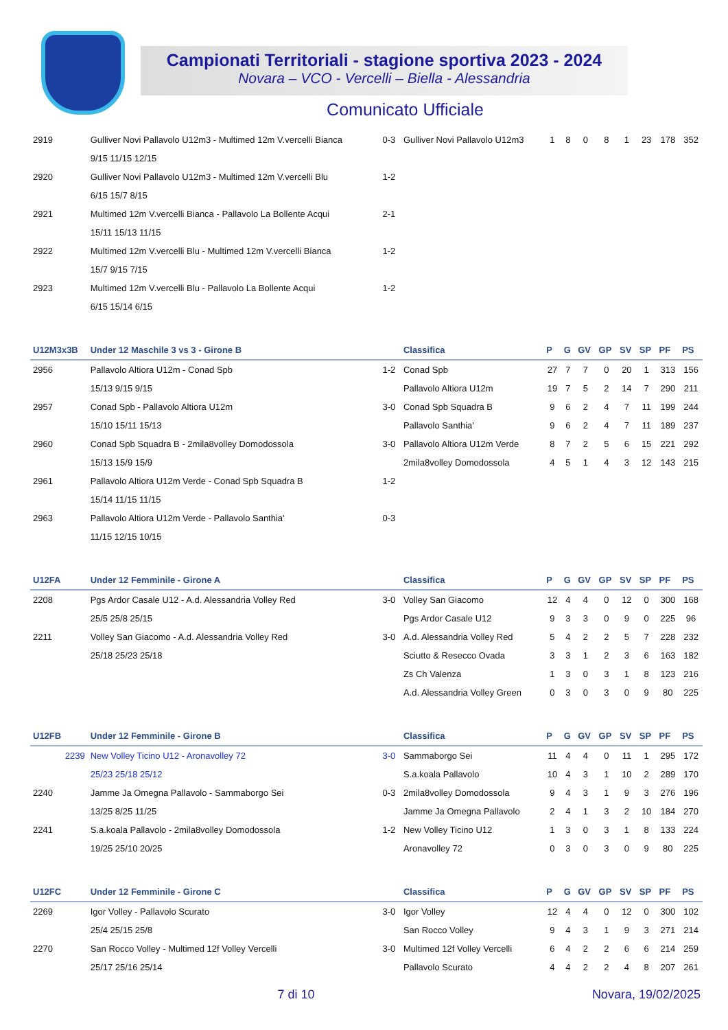Campionati Territoriali - stagione sportiva 2023 - 2024
Novara – VCO - Vercelli – Biella - Alessandria
Comunicato Ufficiale
| 2919 | Gulliver Novi Pallavolo U12m3 - Multimed 12m V.vercelli Bianca | 0-3 | Gulliver Novi Pallavolo U12m3 | 1 | 8 | 0 | 8 | 1 | 23 | 178 | 352 |
| | 9/15 11/15 12/15 | | | | | | | | | | |
| 2920 | Gulliver Novi Pallavolo U12m3 - Multimed 12m V.vercelli Blu | 1-2 | | | | | | | | | |
| | 6/15 15/7 8/15 | | | | | | | | | | |
| 2921 | Multimed 12m V.vercelli Bianca - Pallavolo La Bollente Acqui | 2-1 | | | | | | | | | |
| | 15/11 15/13 11/15 | | | | | | | | | | |
| 2922 | Multimed 12m V.vercelli Blu - Multimed 12m V.vercelli Bianca | 1-2 | | | | | | | | | |
| | 15/7 9/15 7/15 | | | | | | | | | | |
| 2923 | Multimed 12m V.vercelli Blu - Pallavolo La Bollente Acqui | 1-2 | | | | | | | | | |
| | 6/15 15/14 6/15 | | | | | | | | | | |
| U12M3x3B | Under 12 Maschile 3 vs 3 - Girone B | | Classifica | P | G | GV | GP | SV | SP | PF | PS |
| 2956 | Pallavolo Altiora U12m - Conad Spb | 1-2 | Conad Spb | 27 | 7 | 7 | 0 | 20 | 1 | 313 | 156 |
| | 15/13 9/15 9/15 | | Pallavolo Altiora U12m | 19 | 7 | 5 | 2 | 14 | 7 | 290 | 211 |
| 2957 | Conad Spb - Pallavolo Altiora U12m | 3-0 | Conad Spb Squadra B | 9 | 6 | 2 | 4 | 7 | 11 | 199 | 244 |
| | 15/10 15/11 15/13 | | Pallavolo Santhia' | 9 | 6 | 2 | 4 | 7 | 11 | 189 | 237 |
| 2960 | Conad Spb Squadra B - 2mila8volley Domodossola | 3-0 | Pallavolo Altiora U12m Verde | 8 | 7 | 2 | 5 | 6 | 15 | 221 | 292 |
| | 15/13 15/9 15/9 | | 2mila8volley Domodossola | 4 | 5 | 1 | 4 | 3 | 12 | 143 | 215 |
| 2961 | Pallavolo Altiora U12m Verde - Conad Spb Squadra B | 1-2 | | | | | | | | | |
| | 15/14 11/15 11/15 | | | | | | | | | | |
| 2963 | Pallavolo Altiora U12m Verde - Pallavolo Santhia' | 0-3 | | | | | | | | | |
| | 11/15 12/15 10/15 | | | | | | | | | | |
| U12FA | Under 12 Femminile - Girone A | | Classifica | P | G | GV | GP | SV | SP | PF | PS |
| 2208 | Pgs Ardor Casale U12 - A.d. Alessandria Volley Red | 3-0 | Volley San Giacomo | 12 | 4 | 4 | 0 | 12 | 0 | 300 | 168 |
| | 25/5 25/8 25/15 | | Pgs Ardor Casale U12 | 9 | 3 | 3 | 0 | 9 | 0 | 225 | 96 |
| 2211 | Volley San Giacomo - A.d. Alessandria Volley Red | 3-0 | A.d. Alessandria Volley Red | 5 | 4 | 2 | 2 | 5 | 7 | 228 | 232 |
| | 25/18 25/23 25/18 | | Sciutto & Resecco Ovada | 3 | 3 | 1 | 2 | 3 | 6 | 163 | 182 |
| | | | Zs Ch Valenza | 1 | 3 | 0 | 3 | 1 | 8 | 123 | 216 |
| | | | A.d. Alessandria Volley Green | 0 | 3 | 0 | 3 | 0 | 9 | 80 | 225 |
| U12FB | Under 12 Femminile - Girone B | | Classifica | P | G | GV | GP | SV | SP | PF | PS |
| 2239 | New Volley Ticino U12 - Aronavolley 72 | 3-0 | Sammaborgo Sei | 11 | 4 | 4 | 0 | 11 | 1 | 295 | 172 |
| | 25/23 25/18 25/12 | | S.a.koala Pallavolo | 10 | 4 | 3 | 1 | 10 | 2 | 289 | 170 |
| 2240 | Jamme Ja Omegna Pallavolo - Sammaborgo Sei | 0-3 | 2mila8volley Domodossola | 9 | 4 | 3 | 1 | 9 | 3 | 276 | 196 |
| | 13/25 8/25 11/25 | | Jamme Ja Omegna Pallavolo | 2 | 4 | 1 | 3 | 2 | 10 | 184 | 270 |
| 2241 | S.a.koala Pallavolo - 2mila8volley Domodossola | 1-2 | New Volley Ticino U12 | 1 | 3 | 0 | 3 | 1 | 8 | 133 | 224 |
| | 19/25 25/10 20/25 | | Aronavolley 72 | 0 | 3 | 0 | 3 | 0 | 9 | 80 | 225 |
| U12FC | Under 12 Femminile - Girone C | | Classifica | P | G | GV | GP | SV | SP | PF | PS |
| 2269 | Igor Volley - Pallavolo Scurato | 3-0 | Igor Volley | 12 | 4 | 4 | 0 | 12 | 0 | 300 | 102 |
| | 25/4 25/15 25/8 | | San Rocco Volley | 9 | 4 | 3 | 1 | 9 | 3 | 271 | 214 |
| 2270 | San Rocco Volley - Multimed 12f Volley Vercelli | 3-0 | Multimed 12f Volley Vercelli | 6 | 4 | 2 | 2 | 6 | 6 | 214 | 259 |
| | 25/17 25/16 25/14 | | Pallavolo Scurato | 4 | 4 | 2 | 2 | 4 | 8 | 207 | 261 |
7 di 10 Novara, 19/02/2025